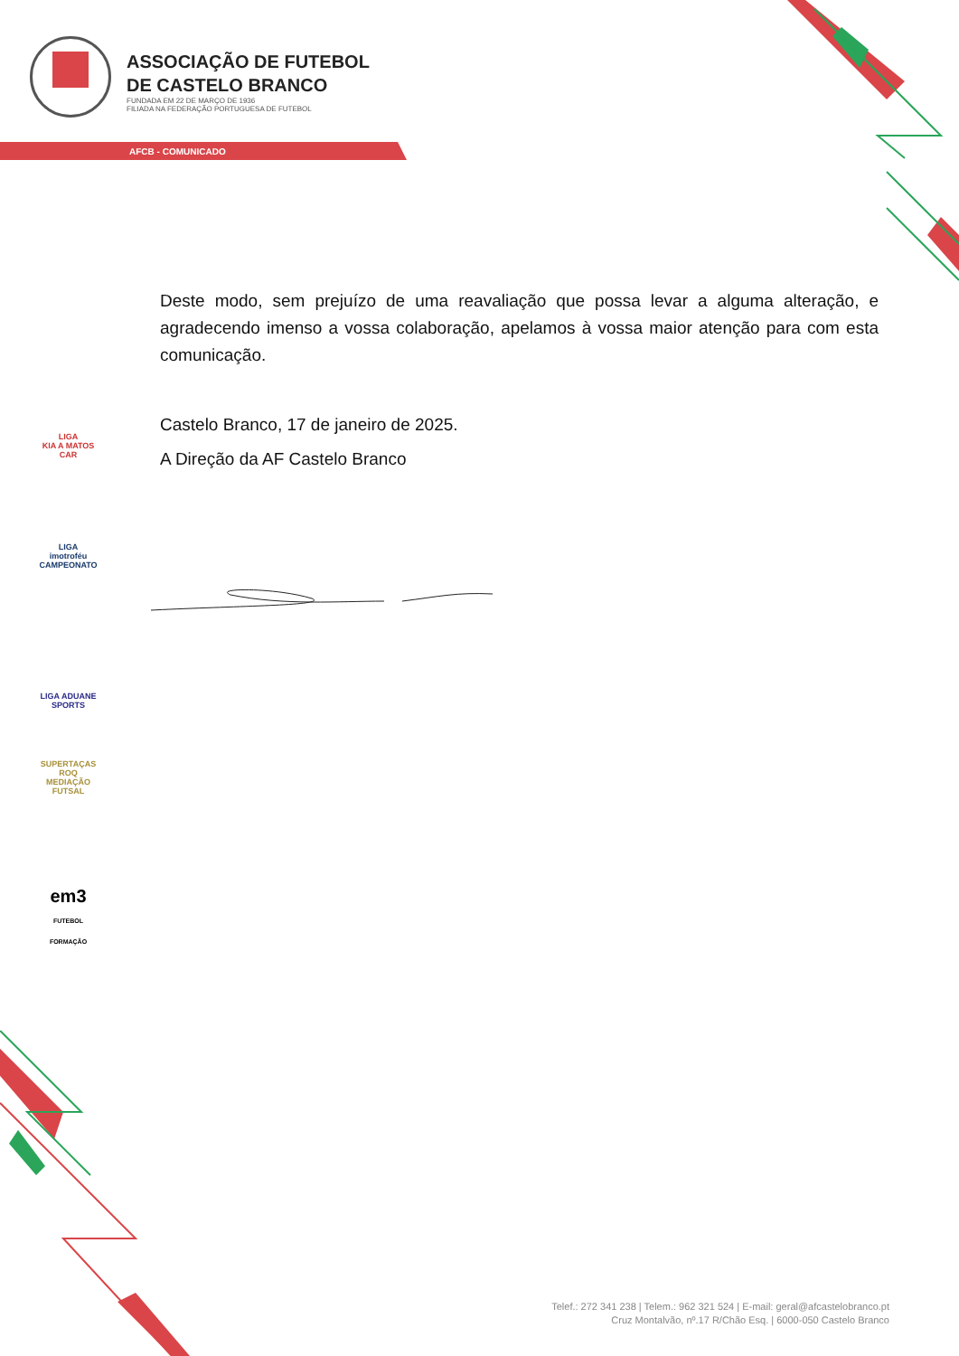ASSOCIAÇÃO DE FUTEBOL
DE CASTELO BRANCO
FUNDADA EM 22 DE MARÇO DE 1936
FILIADA NA FEDERAÇÃO PORTUGUESA DE FUTEBOL
AFCB - COMUNICADO
Deste modo, sem prejuízo de uma reavaliação que possa levar a alguma alteração, e agradecendo imenso a vossa colaboração, apelamos à vossa maior atenção para com esta comunicação.
Castelo Branco, 17 de janeiro de 2025.
A Direção da AF Castelo Branco
LIGA
KIA A MATOS CAR
LIGA
imotroféu
CAMPEONATO
LIGA ADUANE
SPORTS
SUPERTAÇAS
ROQ
MEDIAÇÃO FUTSAL
em3
FUTEBOL FORMAÇÃO
Telef.: 272 341 238 | Telem.: 962 321 524 | E-mail: geral@afcastelobranco.pt
Cruz Montalvão, nº.17 R/Chão Esq. | 6000-050 Castelo Branco